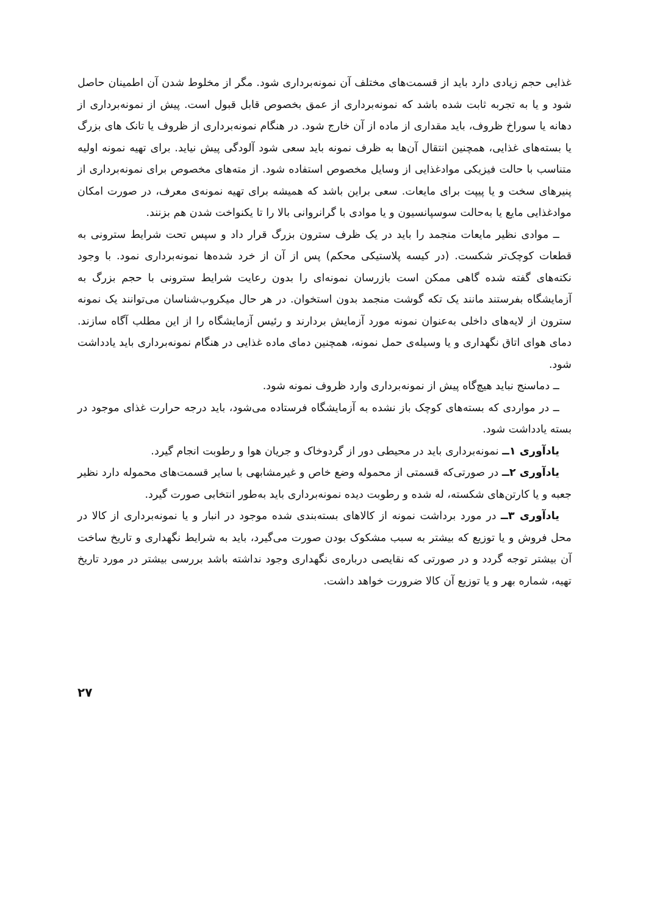غذایی حجم زیادی دارد باید از قسمت‌های مختلف آن نمونه‌برداری شود. مگر از مخلوط شدن آن اطمینان حاصل شود و یا به تجربه ثابت شده باشد که نمونه‌برداری از عمق بخصوص قابل قبول است. پیش از نمونه‌برداری از دهانه یا سوراخ ظروف، باید مقداری از ماده از آن خارج شود. در هنگام نمونه‌برداری از ظروف یا تانک های بزرگ یا بسته‌های غذایی، همچنین انتقال آن‌ها به ظرف نمونه باید سعی شود آلودگی پیش نیاید. برای تهیه نمونه اولیه متناسب با حالت فیزیکی موادغذایی از وسایل مخصوص استفاده شود. از مته‌های مخصوص برای نمونه‌برداری از پنیرهای سخت و یا پیپت برای مایعات. سعی براین باشد که همیشه برای تهیه نمونه‌ی معرف، در صورت امکان موادغذایی مایع یا به‌حالت سوسپانسیون و یا موادی با گرانروانی بالا را تا یکنواخت شدن هم بزنند.
ــ موادی نظیر مایعات منجمد را باید در یک ظرف سترون بزرگ قرار داد و سپس تحت شرایط سترونی به قطعات کوچک‌تر شکست. (در کیسه پلاستیکی محکم) پس از آن از خرد شده‌ها نمونه‌برداری نمود. با وجود نکته‌های گفته شده گاهی ممکن است بازرسان نمونه‌ای را بدون رعایت شرایط سترونی با حجم بزرگ به آزمایشگاه بفرستند مانند یک تکه گوشت منجمد بدون استخوان. در هر حال میکروب‌شناسان می‌توانند یک نمونه سترون از لایه‌های داخلی به‌عنوان نمونه مورد آزمایش بردارند و رئیس آزمایشگاه را از این مطلب آگاه سازند. دمای هوای اتاق نگهداری و یا وسیله‌ی حمل نمونه، همچنین دمای ماده غذایی در هنگام نمونه‌برداری باید یادداشت شود.
ــ دماسنج نباید هیچ‌گاه پیش از نمونه‌برداری وارد ظروف نمونه شود.
ــ در مواردی که بسته‌های کوچک باز نشده به آزمایشگاه فرستاده می‌شود، باید درجه حرارت غذای موجود در بسته یادداشت شود.
یادآوری ۱ــ نمونه‌برداری باید در محیطی دور از گردوخاک و جریان هوا و رطوبت انجام گیرد.
یادآوری ۲ــ در صورتی‌که قسمتی از محموله وضع خاص و غیرمشابهی با سایر قسمت‌های محموله دارد نظیر جعبه و یا کارتن‌های شکسته، له شده و رطوبت دیده نمونه‌برداری باید به‌طور انتخابی صورت گیرد.
یادآوری ۳ــ در مورد برداشت نمونه از کالاهای بسته‌بندی شده موجود در انبار و یا نمونه‌برداری از کالا در محل فروش و یا توزیع که بیشتر به سبب مشکوک بودن صورت می‌گیرد، باید به شرایط نگهداری و تاریخ ساخت آن بیشتر توجه گردد و در صورتی که نقایصی درباره‌ی نگهداری وجود نداشته باشد بررسی بیشتر در مورد تاریخ تهیه، شماره بهر و یا توزیع آن کالا ضرورت خواهد داشت.
۲۷